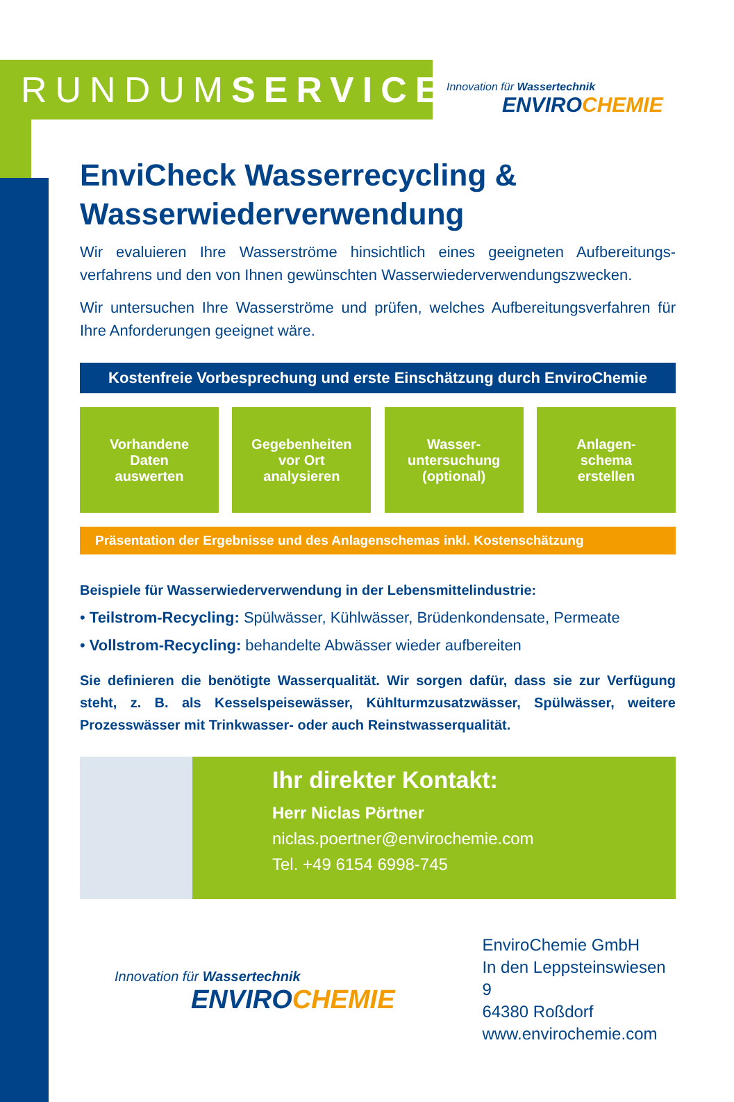RUNDUMSERVICE
Innovation für Wassertechnik
ENVIROCHEMIE
EnviCheck Wasserrecycling &
Wasserwiederverwendung
Wir evaluieren Ihre Wasserströme hinsichtlich eines geeigneten Aufbereitungs­verfahrens und den von Ihnen gewünschten Wasserwiederverwendungszwecken.
Wir untersuchen Ihre Wasserströme und prüfen, welches Aufbereitungsverfahren für Ihre Anforderungen geeignet wäre.
Kostenfreie Vorbesprechung und erste Einschätzung durch EnviroChemie
Vorhandene
Daten
auswerten
Gegebenheiten
vor Ort
analysieren
Wasser-
untersuchung
(optional)
Anlagen-
schema
erstellen
Präsentation der Ergebnisse und des Anlagenschemas inkl. Kostenschätzung
Beispiele für Wasserwiederverwendung in der Lebensmittelindustrie:
• Teilstrom-Recycling: Spülwässer, Kühlwässer, Brüdenkondensate, Permeate
• Vollstrom-Recycling: behandelte Abwässer wieder aufbereiten
Sie definieren die benötigte Wasserqualität. Wir sorgen dafür, dass sie zur Verfügung steht, z. B. als Kesselspeisewässer, Kühlturmzusatzwässer, Spülwässer, weitere Prozesswässer mit Trinkwasser- oder auch Reinstwasserqualität.
Ihr direkter Kontakt:
Herr Niclas Pörtner
niclas.poertner@envirochemie.com
Tel. +49 6154 6998-745
Innovation für Wassertechnik
ENVIROCHEMIE
EnviroChemie GmbH
In den Leppsteinswiesen 9
64380 Roßdorf
www.envirochemie.com